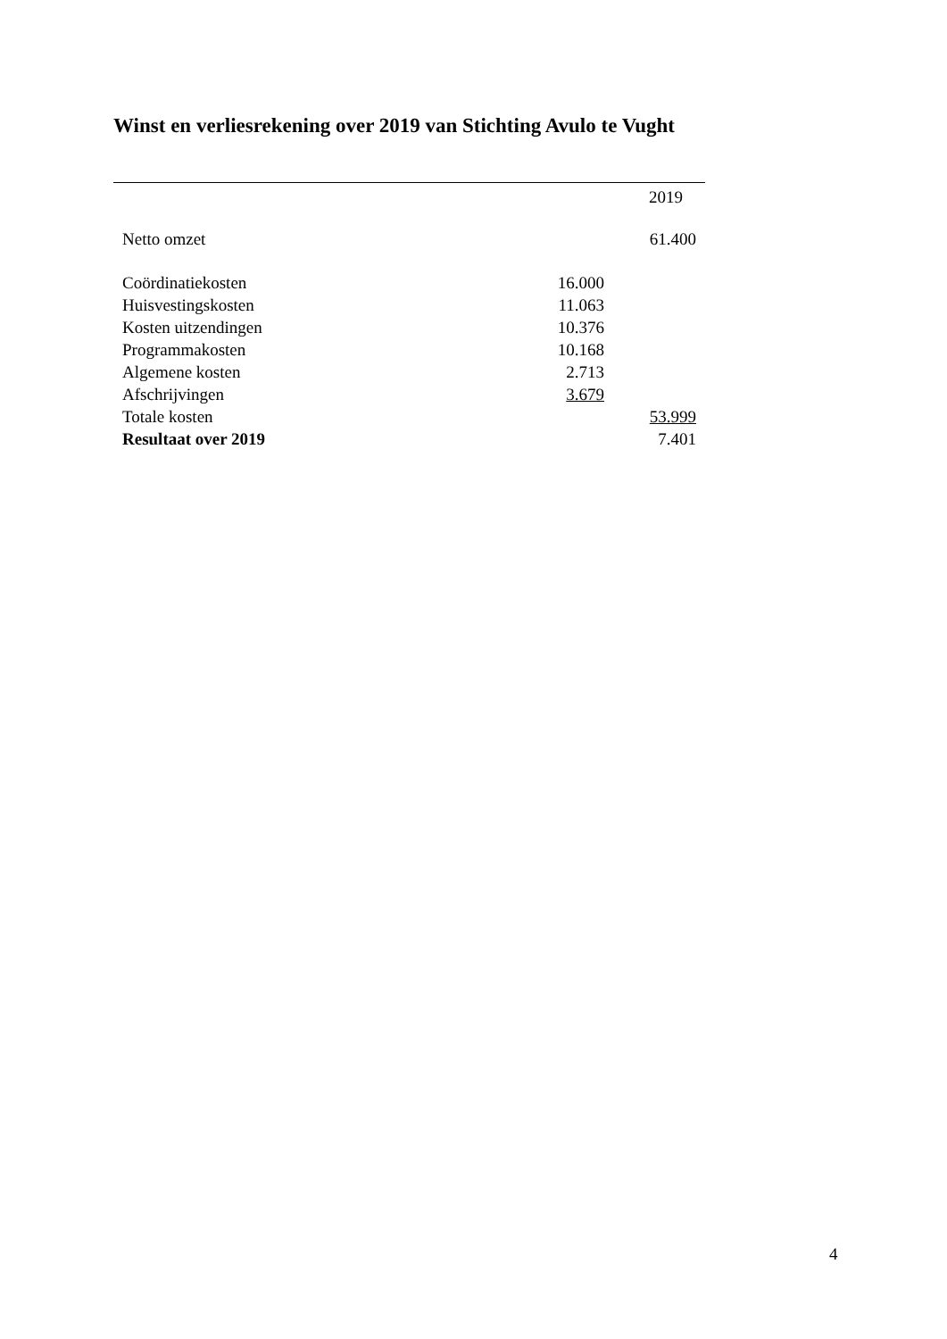Winst en verliesrekening over 2019 van Stichting Avulo te Vught
| | | 2019 |
| Netto omzet | | 61.400 |
| Coördinatiekosten | 16.000 | |
| Huisvestingskosten | 11.063 | |
| Kosten uitzendingen | 10.376 | |
| Programmakosten | 10.168 | |
| Algemene kosten | 2.713 | |
| Afschrijvingen | 3.679 | |
| Totale kosten | | 53.999 |
| Resultaat over 2019 | | 7.401 |
4